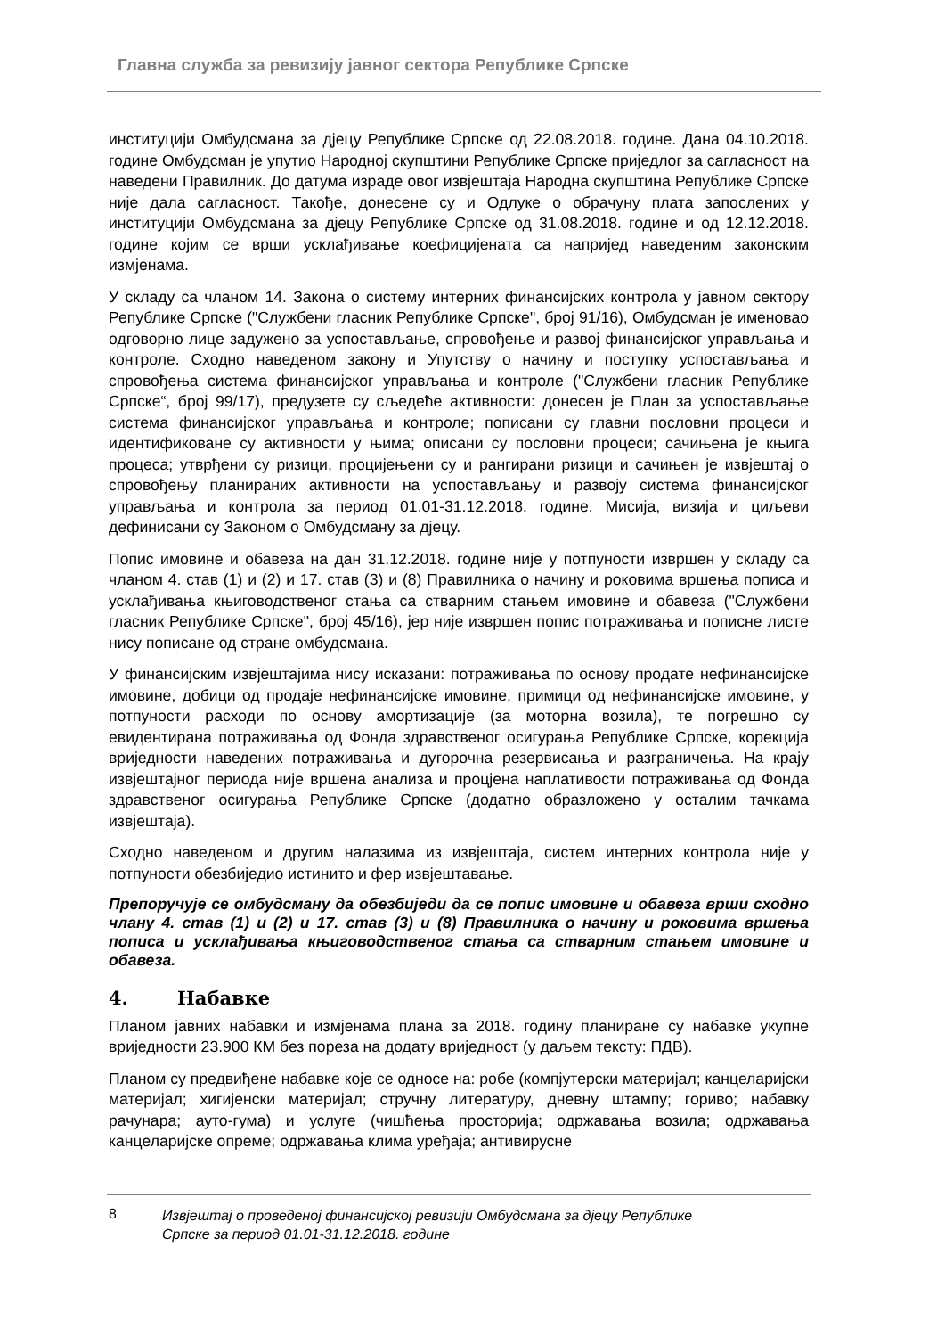Главна служба за ревизију јавног сектора Републике Српске
институцији Омбудсмана за дјецу Републике Српске од 22.08.2018. године. Дана 04.10.2018. године Омбудсман је упутио Народној скупштини Републике Српске приједлог за сагласност на наведени Правилник. До датума израде овог извјештаја Народна скупштина Републике Српске није дала сагласност. Такође, донесене су и Одлуке о обрачуну плата запослених у институцији Омбудсмана за дјецу Републике Српске од 31.08.2018. године и од 12.12.2018. године којим се врши усклађивање коефицијената са напријед наведеним законским измјенама.
У складу са чланом 14. Закона о систему интерних финансијских контрола у јавном сектору Републике Српске ("Службени гласник Републике Српске", број 91/16), Омбудсман је именовао одговорно лице задужено за успостављање, спровођење и развој финансијског управљања и контроле. Сходно наведеном закону и Упутству о начину и поступку успостављања и спровођења система финансијског управљања и контроле ("Службени гласник Републике Српске“, број 99/17), предузете су сљедеће активности: донесен је План за успостављање система финансијског управљања и контроле; пописани су главни пословни процеси и идентификоване су активности у њима; описани су пословни процеси; сачињена је књига процеса; утврђени су ризици, процијењени су и рангирани ризици и сачињен је извјештај о спровођењу планираних активности на успостављању и развоју система финансијског управљања и контрола за период 01.01-31.12.2018. године. Мисија, визија и циљеви дефинисани су Законом о Омбудсману за дјецу.
Попис имовине и обавеза на дан 31.12.2018. године није у потпуности извршен у складу са чланом 4. став (1) и (2) и 17. став (3) и (8) Правилника о начину и роковима вршења пописа и усклађивања књиговодственог стања са стварним стањем имовине и обавеза ("Службени гласник Републике Српске", број 45/16), јер није извршен попис потраживања и пописне листе нису пописане од стране омбудсмана.
У финансијским извјештајима нису исказани: потраживања по основу продате нефинансијске имовине, добици од продаје нефинансијске имовине, примици од нефинансијске имовине, у потпуности расходи по основу амортизације (за моторна возила), те погрешно су евидентирана потраживања од Фонда здравственог осигурања Републике Српске, корекција вриједности наведених потраживања и дугорочна резервисања и разграничења. На крају извјештајног периода није вршена анализа и процјена наплативости потраживања од Фонда здравственог осигурања Републике Српске (додатно образложено у осталим тачкама извјештаја).
Сходно наведеном и другим налазима из извјештаја, систем интерних контрола није у потпуности обезбиједио истинито и фер извјештавање.
Препоручује се омбудсману да обезбиједи да се попис имовине и обавеза врши сходно члану 4. став (1) и (2) и 17. став (3) и (8) Правилника о начину и роковима вршења пописа и усклађивања књиговодственог стања са стварним стањем имовине и обавеза.
4. Набавке
Планом јавних набавки и измјенама плана за 2018. годину планиране су набавке укупне вриједности 23.900 КМ без пореза на додату вриједност (у даљем тексту: ПДВ).
Планом су предвиђене набавке које се односе на: робе (компјутерски материјал; канцеларијски материјал; хигијенски материјал; стручну литературу, дневну штампу; гориво; набавку рачунара; ауто-гума) и услуге (чишћења просторија; одржавања возила; одржавања канцеларијске опреме; одржавања клима уређаја; антивирусне
8
Извјештај о проведеној финансијској ревизији Омбудсмана за дјецу Републике Српске за период 01.01-31.12.2018. године